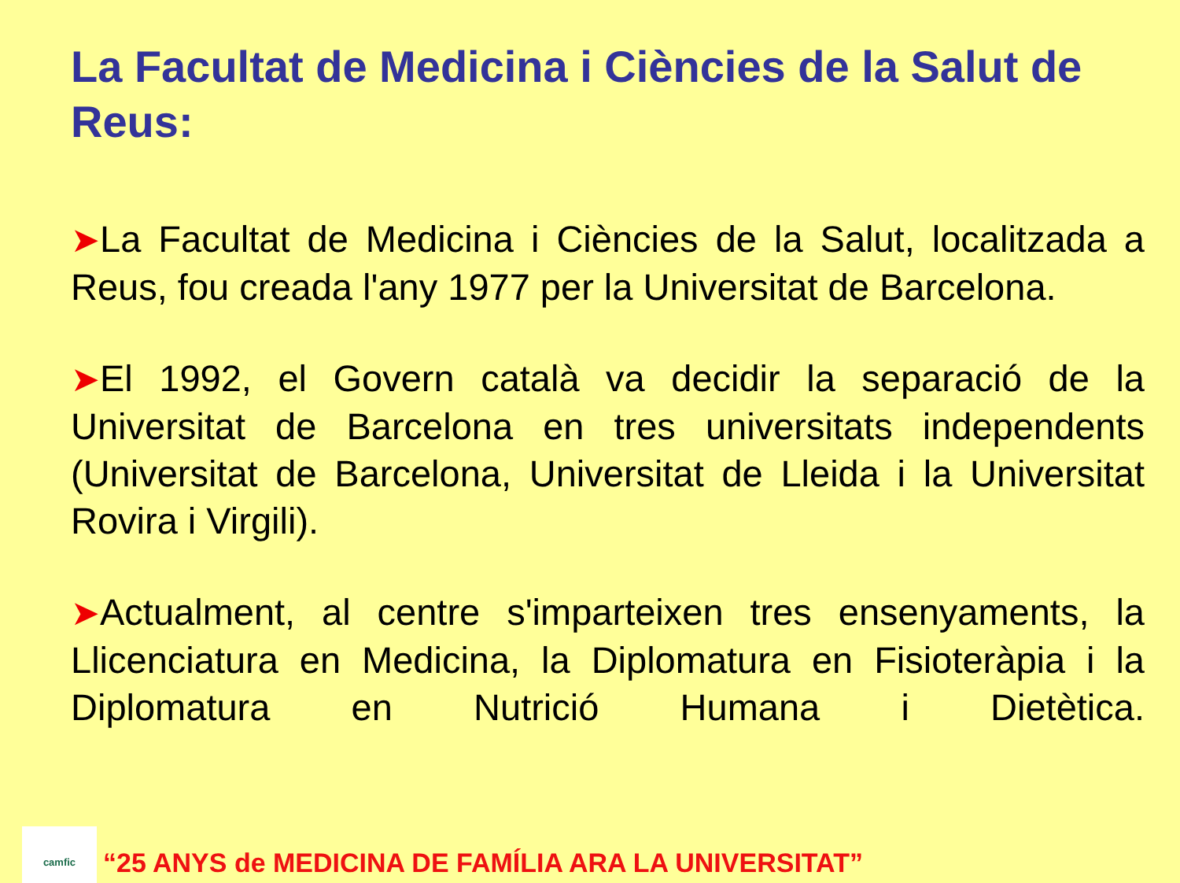La Facultat de Medicina i Ciències de la Salut de Reus:
➤La Facultat de Medicina i Ciències de la Salut, localitzada a Reus, fou creada l'any 1977 per la Universitat de Barcelona.
➤El 1992, el Govern català va decidir la separació de la Universitat de Barcelona en tres universitats independents (Universitat de Barcelona, Universitat de Lleida i la Universitat Rovira i Virgili).
➤Actualment, al centre s'imparteixen tres ensenyaments, la Llicenciatura en Medicina, la Diplomatura en Fisioteràpia i la Diplomatura en Nutrició Humana i Dietètica.
camfic
“25 ANYS de MEDICINA DE FAMÍLIA ARA LA UNIVERSITAT”